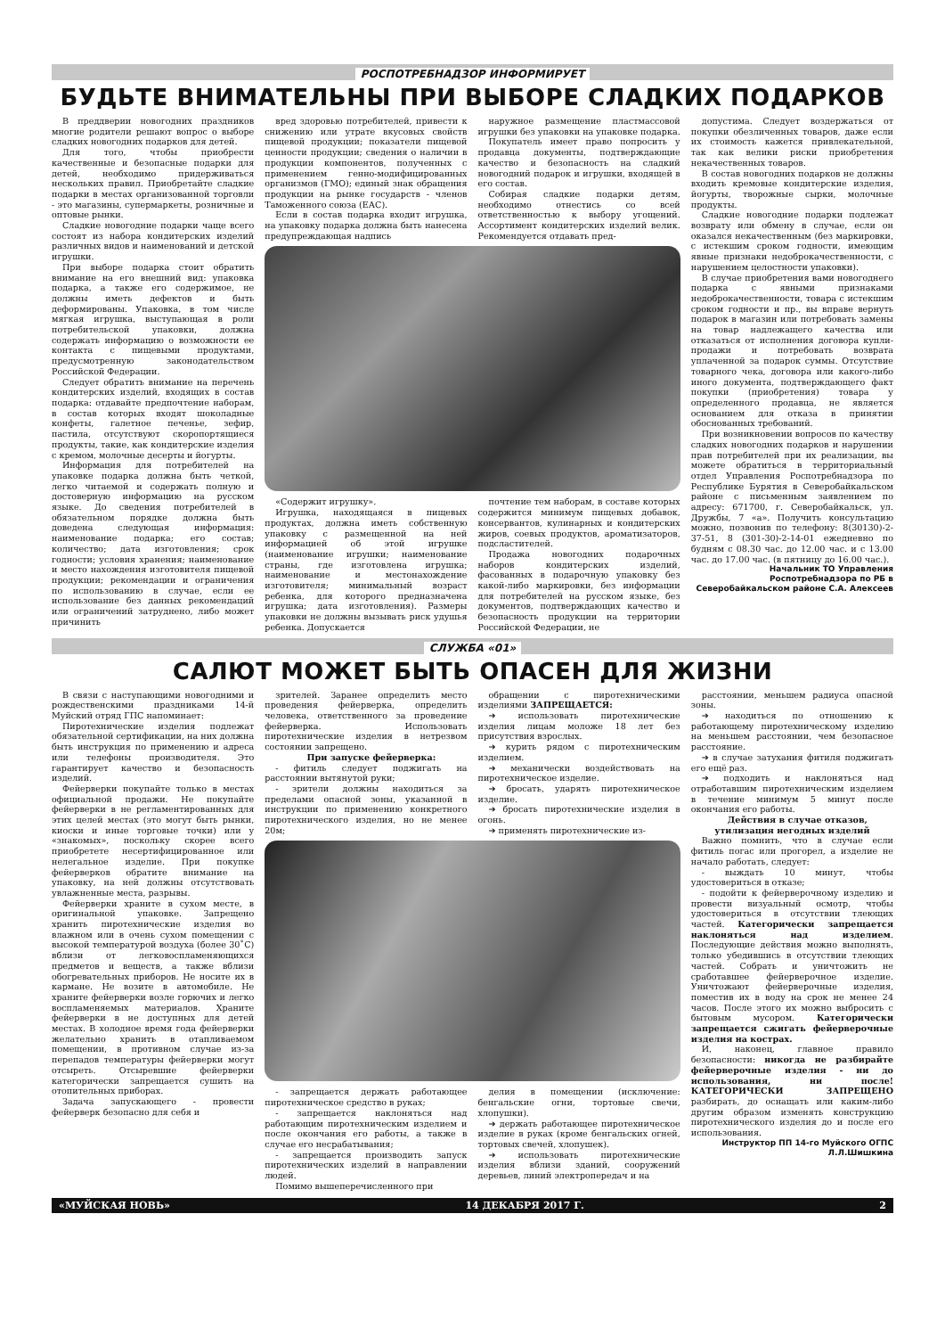РОСПОТРЕБНАДЗОР ИНФОРМИРУЕТ
БУДЬТЕ ВНИМАТЕЛЬНЫ ПРИ ВЫБОРЕ СЛАДКИХ ПОДАРКОВ
В преддверии новогодних праздников многие родители решают вопрос о выборе сладких новогодних подарков для детей.
Для того, чтобы приобрести качественные и безопасные подарки для детей, необходимо придерживаться нескольких правил. Приобретайте сладкие подарки в местах организованной торговли - это магазины, супермаркеты, розничные и оптовые рынки.
Сладкие новогодние подарки чаще всего состоят из набора кондитерских изделий различных видов и наименований и детской игрушки.
При выборе подарка стоит обратить внимание на его внешний вид: упаковка подарка, а также его содержимое, не должны иметь дефектов и быть деформированы. Упаковка, в том числе мягкая игрушка, выступающая в роли потребительской упаковки, должна содержать информацию о возможности ее контакта с пищевыми продуктами, предусмотренную законодательством Российской Федерации.
Следует обратить внимание на перечень кондитерских изделий, входящих в состав подарка: отдавайте предпочтение наборам, в состав которых входят шоколадные конфеты, галетное печенье, зефир, пастила, отсутствуют скоропортящиеся продукты, такие, как кондитерские изделия с кремом, молочные десерты и йогурты.
Информация для потребителей на упаковке подарка должна быть четкой, легко читаемой и содержать полную и достоверную информацию на русском языке. До сведения потребителей в обязательном порядке должна быть доведена следующая информация: наименование подарка; его состав; количество; дата изготовления; срок годности; условия хранения; наименование и место нахождения изготовителя пищевой продукции; рекомендации и ограничения по использованию в случае, если ее использование без данных рекомендаций или ограничений затруднено, либо может причинить
вред здоровью потребителей, привести к снижению или утрате вкусовых свойств пищевой продукции; показатели пищевой ценности продукции; сведения о наличии в продукции компонентов, полученных с применением генно-модифицированных организмов (ГМО); единый знак обращения продукции на рынке государств - членов Таможенного союза (ЕАС).
Если в состав подарка входит игрушка, на упаковку подарка должна быть нанесена предупреждающая надпись
наружное размещение пластмассовой игрушки без упаковки на упаковке подарка.
Покупатель имеет право попросить у продавца документы, подтверждающие качество и безопасность на сладкий новогодний подарок и игрушки, входящей в его состав.
Собирая сладкие подарки детям, необходимо отнестись со всей ответственностью к выбору угощений. Ассортимент кондитерских изделий велик. Рекомендуется отдавать пред-
«Содержит игрушку».
Игрушка, находящаяся в пищевых продуктах, должна иметь собственную упаковку с размещенной на ней информацией об этой игрушке (наименование игрушки; наименование страны, где изготовлена игрушка; наименование и местонахождение изготовителя; минимальный возраст ребенка, для которого предназначена игрушка; дата изготовления). Размеры упаковки не должны вызывать риск удушья ребенка. Допускается
почтение тем наборам, в составе которых содержится минимум пищевых добавок, консервантов, кулинарных и кондитерских жиров, соевых продуктов, ароматизаторов, подсластителей.
Продажа новогодних подарочных наборов кондитерских изделий, фасованных в подарочную упаковку без какой-либо маркировки, без информации для потребителей на русском языке, без документов, подтверждающих качество и безопасность продукции на территории Российской Федерации, не
допустима. Следует воздержаться от покупки обезличенных товаров, даже если их стоимость кажется привлекательной, так как велики риски приобретения некачественных товаров.
В состав новогодних подарков не должны входить кремовые кондитерские изделия, йогурты, творожные сырки, молочные продукты.
Сладкие новогодние подарки подлежат возврату или обмену в случае, если он оказался некачественным (без маркировки, с истекшим сроком годности, имеющим явные признаки недоброкачественности, с нарушением целостности упаковки).
В случае приобретения вами новогоднего подарка с явными признаками недоброкачественности, товара с истекшим сроком годности и пр., вы вправе вернуть подарок в магазин или потребовать замены на товар надлежащего качества или отказаться от исполнения договора купли-продажи и потребовать возврата уплаченной за подарок суммы. Отсутствие товарного чека, договора или какого-либо иного документа, подтверждающего факт покупки (приобретения) товара у определенного продавца, не является основанием для отказа в принятии обоснованных требований.
При возникновении вопросов по качеству сладких новогодних подарков и нарушении прав потребителей при их реализации, вы можете обратиться в территориальный отдел Управления Роспотребнадзора по Республике Бурятия в Северобайкальском районе с письменным заявлением по адресу: 671700, г. Северобайкальск, ул. Дружбы, 7 «а». Получить консультацию можно, позвонив по телефону: 8(30130)-2-37-51, 8 (301-30)-2-14-01 ежедневно по будням с 08.30 час. до 12.00 час. и с 13.00 час. до 17.00 час. (в пятницу до 16.00 час.).
Начальник ТО Управления Роспотребнадзора по РБ в Северобайкальском районе С.А. Алексеев
СЛУЖБА «01»
САЛЮТ МОЖЕТ БЫТЬ ОПАСЕН ДЛЯ ЖИЗНИ
В связи с наступающими новогодними и рождественскими праздниками 14-й Муйский отряд ГПС напоминает:
Пиротехнические изделия подлежат обязательной сертификации, на них должна быть инструкция по применению и адреса или телефоны производителя. Это гарантирует качество и безопасность изделий.
Фейерверки покупайте только в местах официальной продажи. Не покупайте фейерверки в не регламентированных для этих целей местах (это могут быть рынки, киоски и иные торговые точки) или у «знакомых», поскольку скорее всего приобретете несертифицированное или нелегальное изделие. При покупке фейерверков обратите внимание на упаковку, на ней должны отсутствовать увлажненные места, разрывы.
Фейерверки храните в сухом месте, в оригинальной упаковке. Запрещено хранить пиротехнические изделия во влажном или в очень сухом помещении с высокой температурой воздуха (более 30˚С) вблизи от легковоспламеняющихся предметов и веществ, а также вблизи обогревательных приборов. Не носите их в кармане. Не возите в автомобиле. Не храните фейерверки возле горючих и легко воспламеняемых материалов. Храните фейерверки в не доступных для детей местах. В холодное время года фейерверки желательно хранить в отапливаемом помещении, в противном случае из-за перепадов температуры фейерверки могут отсыреть. Отсыревшие фейерверки категорически запрещается сушить на отопительных приборах.
Задача запускающего - провести фейерверк безопасно для себя и
зрителей. Заранее определить место проведения фейерверка, определить человека, ответственного за проведение фейерверка. Использовать пиротехнические изделия в нетрезвом состоянии запрещено.
При запуске фейерверка:
- фитиль следует поджигать на расстоянии вытянутой руки;
- зрители должны находиться за пределами опасной зоны, указанной в инструкции по применению конкретного пиротехнического изделия, но не менее 20м;
обращении с пиротехническими изделиями ЗАПРЕЩАЕТСЯ:
➔ использовать пиротехнические изделия лицам моложе 18 лет без присутствия взрослых.
➔ курить рядом с пиротехническим изделием.
➔ механически воздействовать на пиротехническое изделие.
➔ бросать, ударять пиротехническое изделие.
➔ бросать пиротехнические изделия в огонь.
➔ применять пиротехнические из-
- запрещается держать работающее пиротехническое средство в руках;
- запрещается наклоняться над работающим пиротехническим изделием и после окончания его работы, а также в случае его несрабатывания;
- запрещается производить запуск пиротехнических изделий в направлении людей.
Помимо вышеперечисленного при
делия в помещении (исключение: бенгальские огни, тортовые свечи, хлопушки).
➔ держать работающее пиротехническое изделие в руках (кроме бенгальских огней, тортовых свечей, хлопушек).
➔ использовать пиротехнические изделия вблизи зданий, сооружений деревьев, линий электропередач и на
расстоянии, меньшем радиуса опасной зоны.
➔ находиться по отношению к работающему пиротехническому изделию на меньшем расстоянии, чем безопасное расстояние.
➔ в случае затухания фитиля поджигать его ещё раз.
➔ подходить и наклоняться над отработавшим пиротехническим изделием в течение минимум 5 минут после окончания его работы.
Действия в случае отказов, утилизация негодных изделий
Важно помнить, что в случае если фитиль погас или прогорел, а изделие не начало работать, следует:
- выждать 10 минут, чтобы удостовериться в отказе;
- подойти к фейерверочному изделию и провести визуальный осмотр, чтобы удостовериться в отсутствии тлеющих частей. Категорически запрещается наклоняться над изделием. Последующие действия можно выполнять, только убедившись в отсутствии тлеющих частей. Собрать и уничтожить не сработавшее фейерверочное изделие. Уничтожают фейерверочные изделия, поместив их в воду на срок не менее 24 часов. После этого их можно выбросить с бытовым мусором. Категорически запрещается сжигать фейерверочные изделия на кострах.
И, наконец, главное правило безопасности: никогда не разбирайте фейерверочные изделия - ни до использования, ни после! КАТЕГОРИЧЕСКИ ЗАПРЕЩЕНО разбирать, до оснащать или каким-либо другим образом изменять конструкцию пиротехнического изделия до и после его использования.
Инструктор ПП 14-го Муйского ОГПС Л.Л.Шишкина
«МУЙСКАЯ НОВЬ» 14 ДЕКАБРЯ 2017 Г. 2